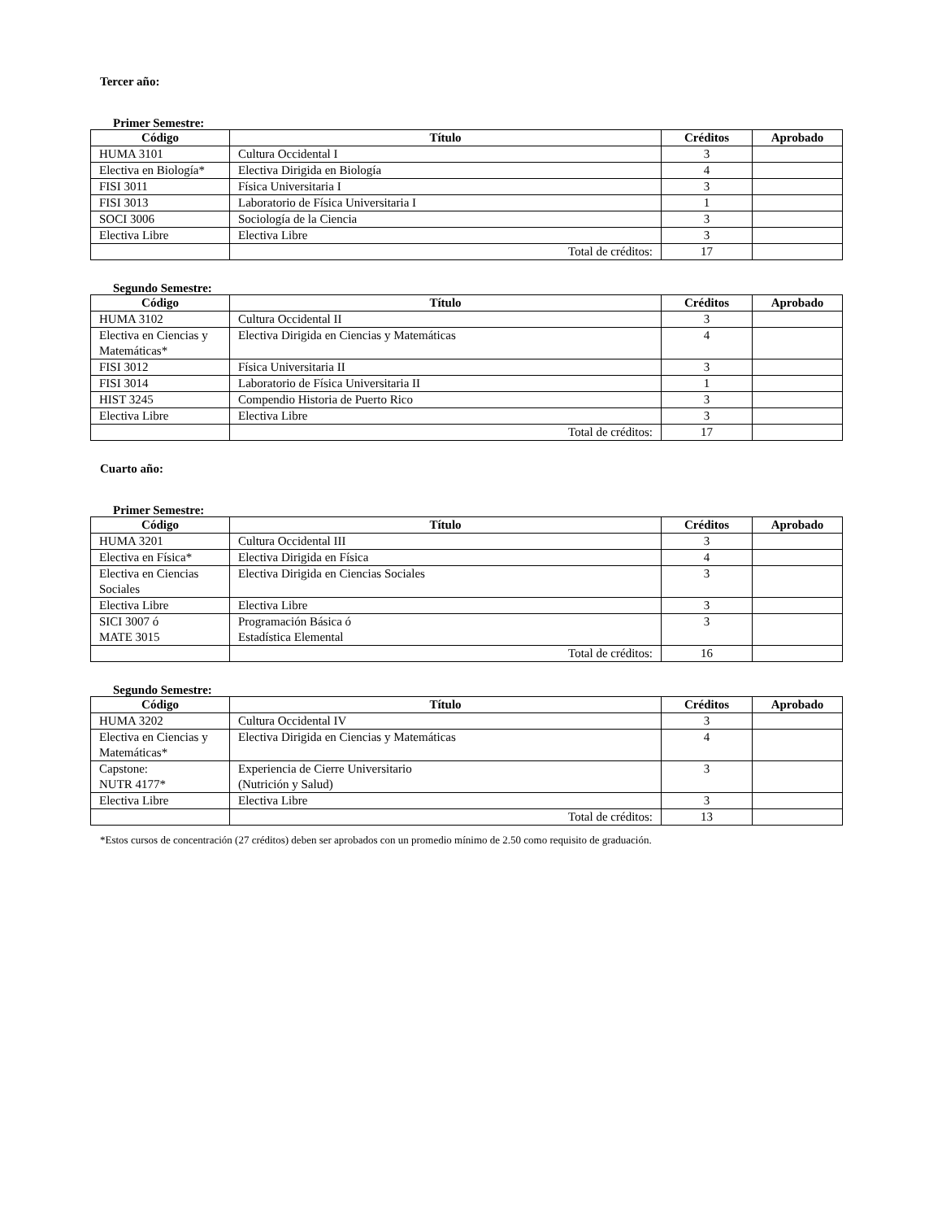Tercer año:
Primer Semestre:
| Código | Título | Créditos | Aprobado |
| --- | --- | --- | --- |
| HUMA 3101 | Cultura Occidental I | 3 | |
| Electiva en Biología* | Electiva Dirigida en Biología | 4 | |
| FISI 3011 | Física Universitaria I | 3 | |
| FISI 3013 | Laboratorio de Física Universitaria I | 1 | |
| SOCI 3006 | Sociología de la Ciencia | 3 | |
| Electiva Libre | Electiva Libre | 3 | |
| | Total de créditos: | 17 | |
Segundo Semestre:
| Código | Título | Créditos | Aprobado |
| --- | --- | --- | --- |
| HUMA 3102 | Cultura Occidental II | 3 | |
| Electiva en Ciencias y Matemáticas* | Electiva Dirigida en Ciencias y Matemáticas | 4 | |
| FISI 3012 | Física Universitaria II | 3 | |
| FISI 3014 | Laboratorio de Física Universitaria II | 1 | |
| HIST 3245 | Compendio Historia de Puerto Rico | 3 | |
| Electiva Libre | Electiva Libre | 3 | |
| | Total de créditos: | 17 | |
Cuarto año:
Primer Semestre:
| Código | Título | Créditos | Aprobado |
| --- | --- | --- | --- |
| HUMA 3201 | Cultura Occidental III | 3 | |
| Electiva en Física* | Electiva Dirigida en Física | 4 | |
| Electiva en Ciencias Sociales | Electiva Dirigida en Ciencias Sociales | 3 | |
| Electiva Libre | Electiva Libre | 3 | |
| SICI 3007 ó MATE 3015 | Programación Básica ó Estadística Elemental | 3 | |
| | Total de créditos: | 16 | |
Segundo Semestre:
| Código | Título | Créditos | Aprobado |
| --- | --- | --- | --- |
| HUMA 3202 | Cultura Occidental IV | 3 | |
| Electiva en Ciencias y Matemáticas* | Electiva Dirigida en Ciencias y Matemáticas | 4 | |
| Capstone: NUTR 4177* | Experiencia de Cierre Universitario (Nutrición y Salud) | 3 | |
| Electiva Libre | Electiva Libre | 3 | |
| | Total de créditos: | 13 | |
*Estos cursos de concentración (27 créditos) deben ser aprobados con un promedio mínimo de 2.50 como requisito de graduación.